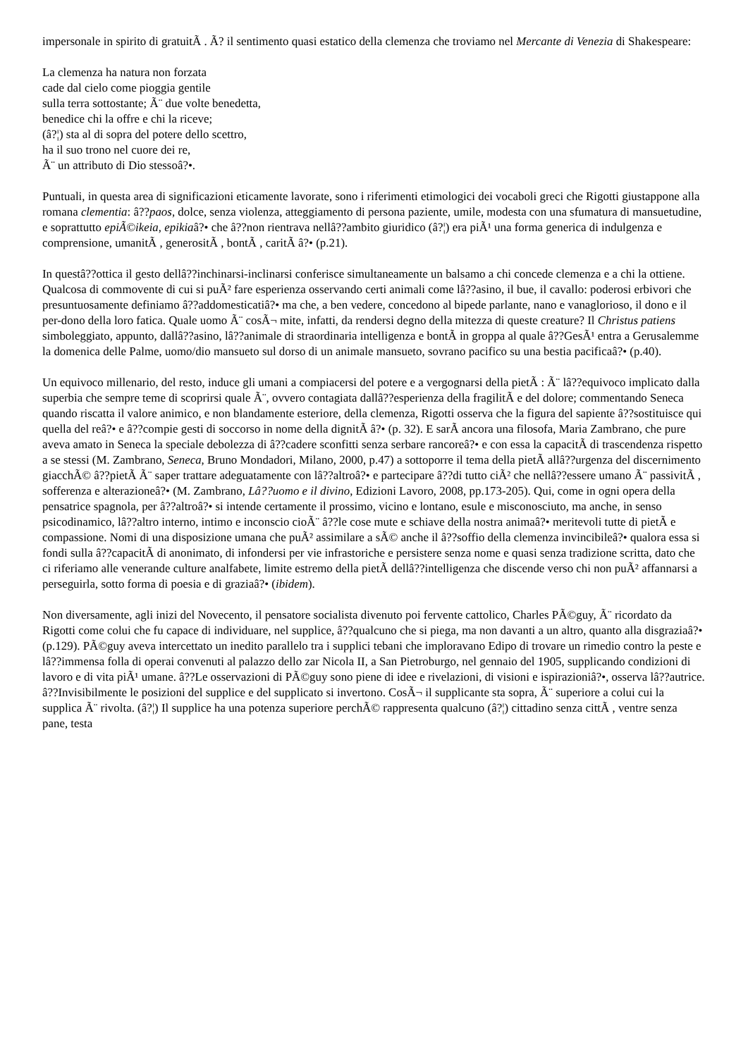impersonale in spirito di gratuitÃ . Ã? il sentimento quasi estatico della clemenza che troviamo nel Mercante di Venezia di Shakespeare:
La clemenza ha natura non forzata
cade dal cielo come pioggia gentile
sulla terra sottostante; Ã¨ due volte benedetta,
benedice chi la offre e chi la riceve;
(â?¦) sta al di sopra del potere dello scettro,
ha il suo trono nel cuore dei re,
Ã¨ un attributo di Dio stessoâ?•.
Puntuali, in questa area di significazioni eticamente lavorate, sono i riferimenti etimologici dei vocaboli greci che Rigotti giustappone alla romana clementia: â??paos, dolce, senza violenza, atteggiamento di persona paziente, umile, modesta con una sfumatura di mansuetudine, e soprattutto epiÃ©ikeia, epikiaâ?• che â??non rientrava nellâ??ambito giuridico (â?¦) era piÃ¹ una forma generica di indulgenza e comprensione, umanitÃ , generositÃ , bontÃ , caritÃ â?• (p.21).
In questâ??ottica il gesto dellâ??inchinarsi-inclinarsi conferisce simultaneamente un balsamo a chi concede clemenza e a chi la ottiene. Qualcosa di commovente di cui si puÃ² fare esperienza osservando certi animali come lâ??asino, il bue, il cavallo: poderosi erbivori che presuntuosamente definiamo â??addomesticatiâ?• ma che, a ben vedere, concedono al bipede parlante, nano e vanaglorioso, il dono e il per-dono della loro fatica. Quale uomo Ã¨ cosÃ¬ mite, infatti, da rendersi degno della mitezza di queste creature? Il Christus patiens simboleggiato, appunto, dallâ??asino, lâ??animale di straordinaria intelligenza e bontÃ in groppa al quale â??GesÃ¹ entra a Gerusalemme la domenica delle Palme, uomo/dio mansueto sul dorso di un animale mansueto, sovrano pacifico su una bestia pacificaâ?• (p.40).
Un equivoco millenario, del resto, induce gli umani a compiacersi del potere e a vergognarsi della pietÃ : Ã¨ lâ??equivoco implicato dalla superbia che sempre teme di scoprirsi quale Ã¨, ovvero contagiata dallâ??esperienza della fragilitÃ e del dolore; commentando Seneca quando riscatta il valore animico, e non blandamente esteriore, della clemenza, Rigotti osserva che la figura del sapiente â??sostituisce qui quella del reâ?• e â??compie gesti di soccorso in nome della dignitÃ â?• (p. 32). E sarÃ ancora una filosofa, Maria Zambrano, che pure aveva amato in Seneca la speciale debolezza di â??cadere sconfitti senza serbare rancoreâ?• e con essa la capacitÃ di trascendenza rispetto a se stessi (M. Zambrano, Seneca, Bruno Mondadori, Milano, 2000, p.47) a sottoporre il tema della pietÃ allâ??urgenza del discernimento giacchÃ© â??pietÃ Ã¨ saper trattare adeguatamente con lâ??altroâ?• e partecipare â??di tutto ciÃ² che nellâ??essere umano Ã¨ passivitÃ , sofferenza e alterazioneâ?• (M. Zambrano, Lâ??uomo e il divino, Edizioni Lavoro, 2008, pp.173-205). Qui, come in ogni opera della pensatrice spagnola, per â??altroâ?• si intende certamente il prossimo, vicino e lontano, esule e misconosciuto, ma anche, in senso psicodinamico, lâ??altro interno, intimo e inconscio cioÃ¨ â??le cose mute e schiave della nostra animaâ?• meritevoli tutte di pietÃ e compassione. Nomi di una disposizione umana che puÃ² assimilare a sÃ© anche il â??soffio della clemenza invincibileâ?• qualora essa si fondi sulla â??capacitÃ di anonimato, di infondersi per vie infrastoriche e persistere senza nome e quasi senza tradizione scritta, dato che ci riferiamo alle venerande culture analfabete, limite estremo della pietÃ dellâ??intelligenza che discende verso chi non puÃ² affannarsi a perseguirla, sotto forma di poesia e di graziaâ?• (ibidem).
Non diversamente, agli inizi del Novecento, il pensatore socialista divenuto poi fervente cattolico, Charles PÃ©guy, Ã¨ ricordato da Rigotti come colui che fu capace di individuare, nel supplice, â??qualcuno che si piega, ma non davanti a un altro, quanto alla disgraziaâ?• (p.129). PÃ©guy aveva intercettato un inedito parallelo tra i supplici tebani che imploravano Edipo di trovare un rimedio contro la peste e lâ??immensa folla di operai convenuti al palazzo dello zar Nicola II, a San Pietroburgo, nel gennaio del 1905, supplicando condizioni di lavoro e di vita piÃ¹ umane. â??Le osservazioni di PÃ©guy sono piene di idee e rivelazioni, di visioni e ispirazioniâ?•, osserva lâ??autrice. â??Invisibilmente le posizioni del supplice e del supplicato si invertono. CosÃ¬ il supplicante sta sopra, Ã¨ superiore a colui cui la supplica Ã¨ rivolta. (â?¦) Il supplice ha una potenza superiore perchÃ© rappresenta qualcuno (â?¦) cittadino senza cittÃ , ventre senza pane, testa